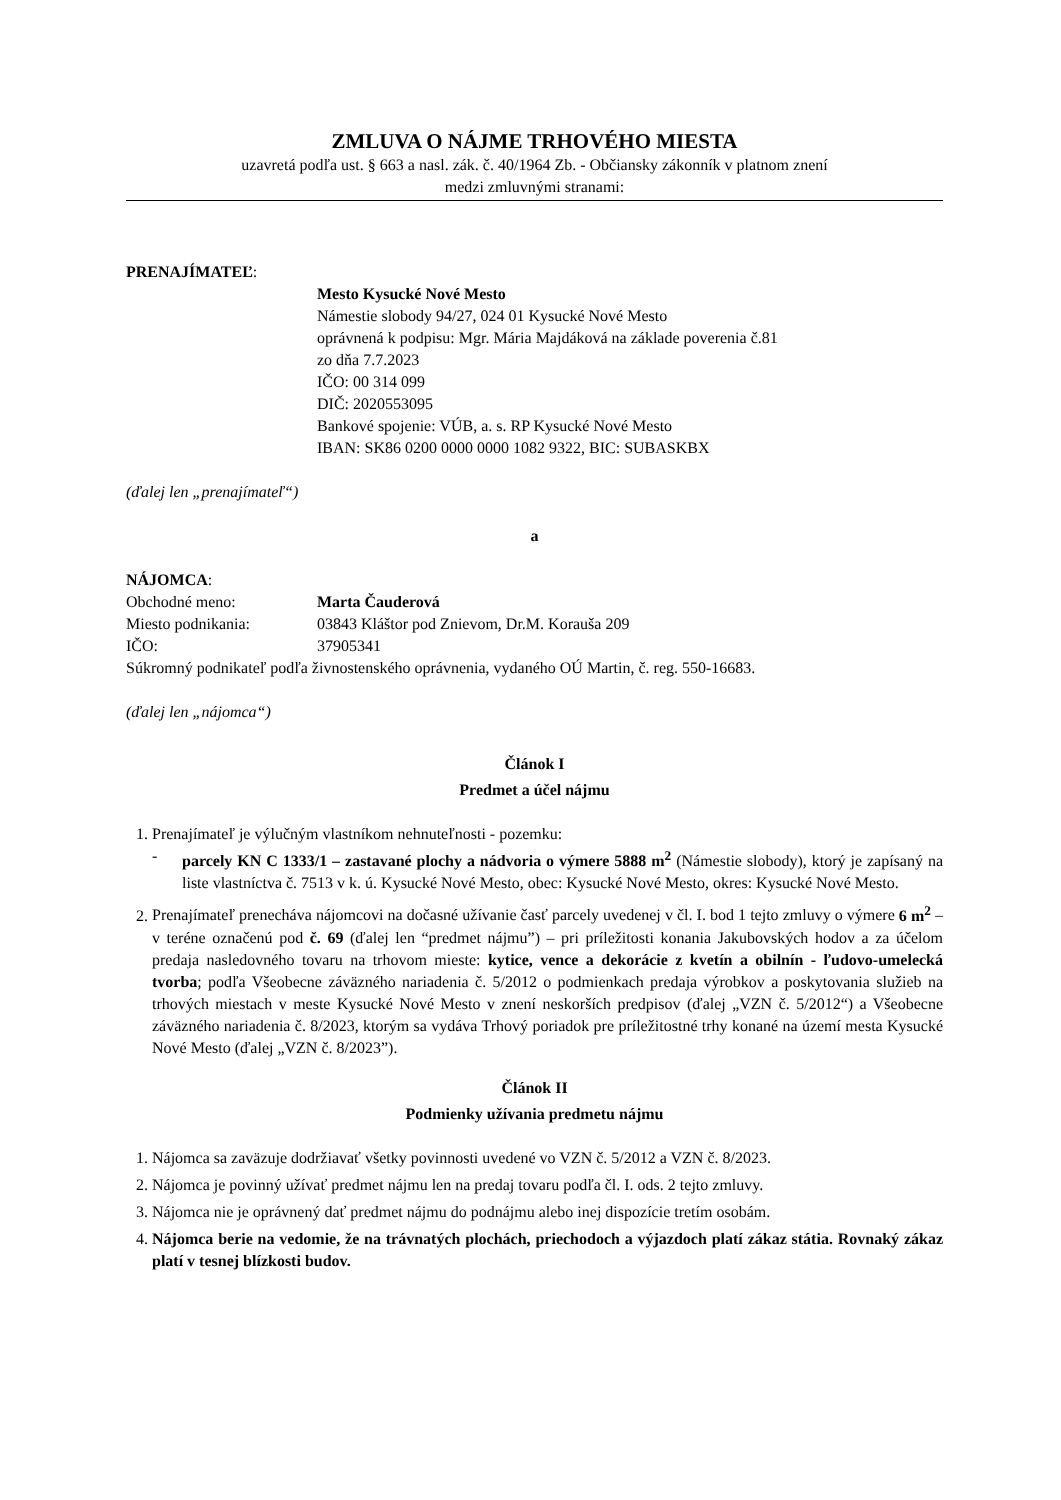ZMLUVA O NÁJME TRHOVÉHO MIESTA
uzavretá podľa ust. § 663 a nasl. zák. č. 40/1964 Zb. - Občiansky zákonník v platnom znení
medzi zmluvnými stranami:
PRENAJÍMATEĽ:
Mesto Kysucké Nové Mesto
Námestie slobody 94/27, 024 01 Kysucké Nové Mesto
oprávnená k podpisu: Mgr. Mária Majdáková na základe poverenia č.81
zo dňa 7.7.2023
IČO: 00 314 099
DIČ: 2020553095
Bankové spojenie: VÚB, a. s. RP Kysucké Nové Mesto
IBAN: SK86 0200 0000 0000 1082 9322, BIC: SUBASKBX
(ďalej len „prenajímateľ“)
a
NÁJOMCA:
Obchodné meno: Marta Čauderová
Miesto podnikania: 03843 Kláštor pod Znievom, Dr.M. Korauša 209
IČO: 37905341
Súkromný podnikateľ podľa živnostenského oprávnenia, vydaného OÚ Martin, č. reg. 550-16683.
(ďalej len „nájomca“)
Článok I
Predmet a účel nájmu
1. Prenajímateľ je výlučným vlastníkom nehnuteľnosti - pozemku:
- parcely KN C 1333/1 – zastavané plochy a nádvoria o výmere 5888 m<sup>2</sup> (Námestie slobody), ktorý je zapísaný na liste vlastníctva č. 7513 v k. ú. Kysucké Nové Mesto, obec: Kysucké Nové Mesto, okres: Kysucké Nové Mesto.
2. Prenajímateľ prenecháva nájomcovi na dočasné užívanie časť parcely uvedenej v čl. I. bod 1 tejto zmluvy o výmere 6 m<sup>2</sup> – v teréne označenú pod č. 69 (ďalej len “predmet nájmu”) – pri príležitosti konania Jakubovských hodov a za účelom predaja nasledovného tovaru na trhovom mieste: kytice, vence a dekorácie z kvetín a obilnín - ľudovo-umelecká tvorba; podľa Všeobecne záväzného nariadenia č. 5/2012 o podmienkach predaja výrobkov a poskytovania služieb na trhových miestach v meste Kysucké Nové Mesto v znení neskorších predpisov (ďalej „VZN č. 5/2012“) a Všeobecne záväzného nariadenia č. 8/2023, ktorým sa vydáva Trhový poriadok pre príležitostné trhy konané na území mesta Kysucké Nové Mesto (ďalej „VZN č. 8/2023”).
Článok II
Podmienky užívania predmetu nájmu
1. Nájomca sa zaväzuje dodržiavať všetky povinnosti uvedené vo VZN č. 5/2012 a VZN č. 8/2023.
2. Nájomca je povinný užívať predmet nájmu len na predaj tovaru podľa čl. I. ods. 2 tejto zmluvy.
3. Nájomca nie je oprávnený dať predmet nájmu do podnájmu alebo inej dispozície tretím osobám.
4. Nájomca berie na vedomie, že na trávnatých plochách, priechodoch a výjazdoch platí zákaz státia. Rovnaký zákaz platí v tesnej blízkosti budov.